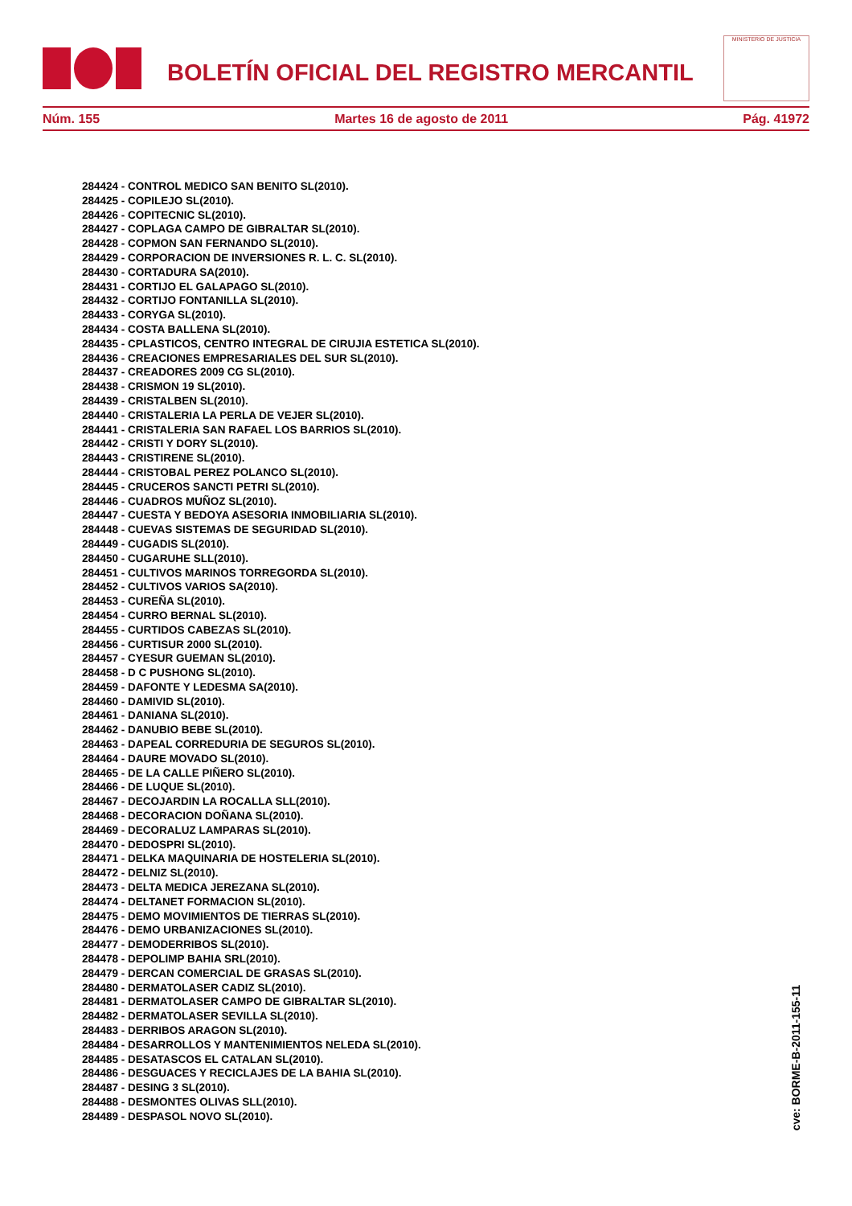BOLETÍN OFICIAL DEL REGISTRO MERCANTIL
MINISTERIO DE JUSTICIA
Núm. 155 Martes 16 de agosto de 2011 Pág. 41972
284424 - CONTROL MEDICO SAN BENITO SL(2010).
284425 - COPILEJO SL(2010).
284426 - COPITECNIC SL(2010).
284427 - COPLAGA CAMPO DE GIBRALTAR SL(2010).
284428 - COPMON SAN FERNANDO SL(2010).
284429 - CORPORACION DE INVERSIONES R. L. C. SL(2010).
284430 - CORTADURA SA(2010).
284431 - CORTIJO EL GALAPAGO SL(2010).
284432 - CORTIJO FONTANILLA SL(2010).
284433 - CORYGA SL(2010).
284434 - COSTA BALLENA SL(2010).
284435 - CPLASTICOS, CENTRO INTEGRAL DE CIRUJIA ESTETICA SL(2010).
284436 - CREACIONES EMPRESARIALES DEL SUR SL(2010).
284437 - CREADORES 2009 CG SL(2010).
284438 - CRISMON 19 SL(2010).
284439 - CRISTALBEN SL(2010).
284440 - CRISTALERIA LA PERLA DE VEJER SL(2010).
284441 - CRISTALERIA SAN RAFAEL LOS BARRIOS SL(2010).
284442 - CRISTI Y DORY SL(2010).
284443 - CRISTIRENE SL(2010).
284444 - CRISTOBAL PEREZ POLANCO SL(2010).
284445 - CRUCEROS SANCTI PETRI SL(2010).
284446 - CUADROS MUÑOZ SL(2010).
284447 - CUESTA Y BEDOYA ASESORIA INMOBILIARIA SL(2010).
284448 - CUEVAS SISTEMAS DE SEGURIDAD SL(2010).
284449 - CUGADIS SL(2010).
284450 - CUGARUHE SLL(2010).
284451 - CULTIVOS MARINOS TORREGORDA SL(2010).
284452 - CULTIVOS VARIOS SA(2010).
284453 - CUREÑA SL(2010).
284454 - CURRO BERNAL SL(2010).
284455 - CURTIDOS CABEZAS SL(2010).
284456 - CURTISUR 2000 SL(2010).
284457 - CYESUR GUEMAN SL(2010).
284458 - D C PUSHONG SL(2010).
284459 - DAFONTE Y LEDESMA SA(2010).
284460 - DAMIVID SL(2010).
284461 - DANIANA SL(2010).
284462 - DANUBIO BEBE SL(2010).
284463 - DAPEAL CORREDURIA DE SEGUROS SL(2010).
284464 - DAURE MOVADO SL(2010).
284465 - DE LA CALLE PIÑERO SL(2010).
284466 - DE LUQUE SL(2010).
284467 - DECOJARDIN LA ROCALLA SLL(2010).
284468 - DECORACION DOÑANA SL(2010).
284469 - DECORALUZ LAMPARAS SL(2010).
284470 - DEDOSPRI SL(2010).
284471 - DELKA MAQUINARIA DE HOSTELERIA SL(2010).
284472 - DELNIZ SL(2010).
284473 - DELTA MEDICA JEREZANA SL(2010).
284474 - DELTANET FORMACION SL(2010).
284475 - DEMO MOVIMIENTOS DE TIERRAS SL(2010).
284476 - DEMO URBANIZACIONES SL(2010).
284477 - DEMODERRIBOS SL(2010).
284478 - DEPOLIMP BAHIA SRL(2010).
284479 - DERCAN COMERCIAL DE GRASAS SL(2010).
284480 - DERMATOLASER CADIZ SL(2010).
284481 - DERMATOLASER CAMPO DE GIBRALTAR SL(2010).
284482 - DERMATOLASER SEVILLA SL(2010).
284483 - DERRIBOS ARAGON SL(2010).
284484 - DESARROLLOS Y MANTENIMIENTOS NELEDA SL(2010).
284485 - DESATASCOS EL CATALAN SL(2010).
284486 - DESGUACES Y RECICLAJES DE LA BAHIA SL(2010).
284487 - DESING 3 SL(2010).
284488 - DESMONTES OLIVAS SLL(2010).
284489 - DESPASOL NOVO SL(2010).
cve: BORME-B-2011-155-11